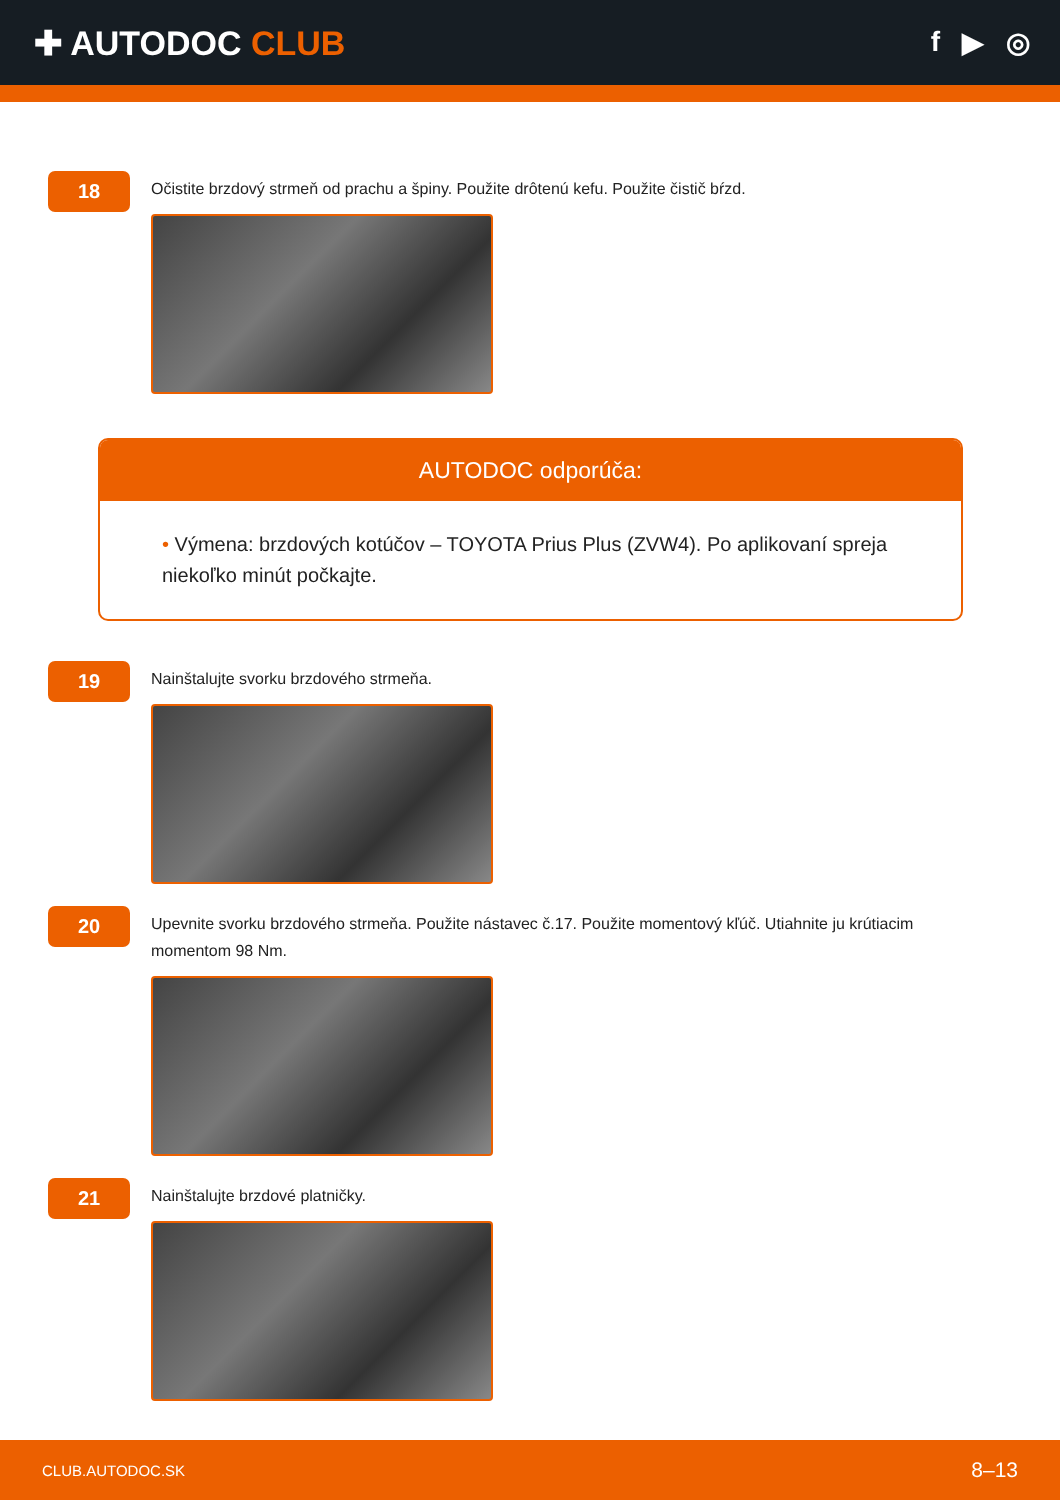✚ AUTODOC CLUB
f ▶ ◎
18
Očistite brzdový strmeň od prachu a špiny. Použite drôtenú kefu. Použite čistič bŕzd.
AUTODOC odporúča:
• Výmena: brzdových kotúčov – TOYOTA Prius Plus (ZVW4). Po aplikovaní spreja niekoľko minút počkajte.
19
Nainštalujte svorku brzdového strmeňa.
20
Upevnite svorku brzdového strmeňa. Použite nástavec č.17. Použite momentový kľúč. Utiahnite ju krútiacim momentom 98 Nm.
21
Nainštalujte brzdové platničky.
CLUB.AUTODOC.SK 8–13